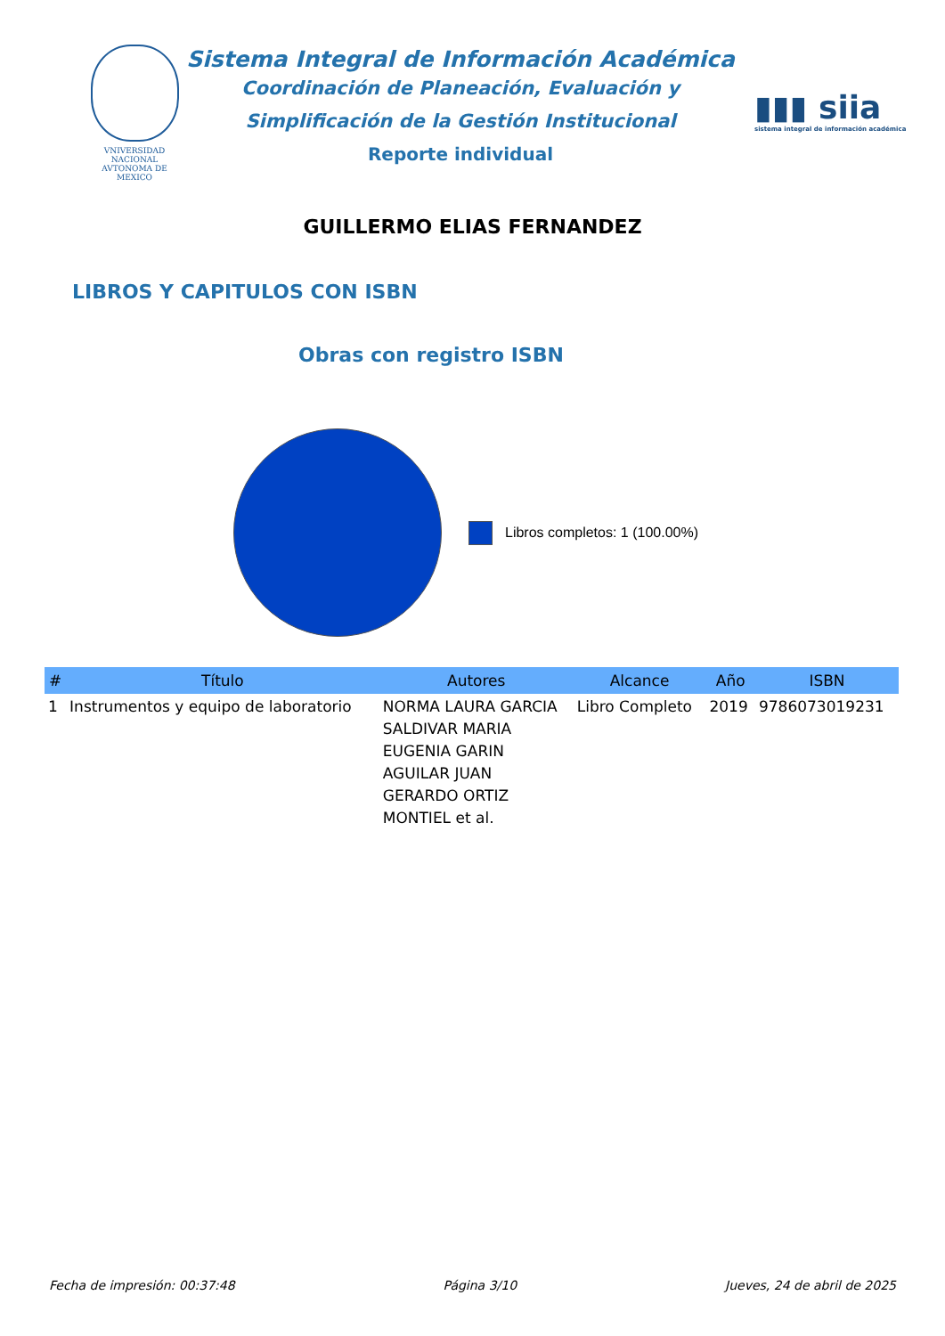VNIVERSIDAD NACIONAL
AVTONOMA DE
MEXICO
Sistema Integral de Información Académica
Coordinación de Planeación, Evaluación y
Simplificación de la Gestión Institucional
Reporte individual
▮▮▮ siia
sistema integral de información académica
GUILLERMO ELIAS FERNANDEZ
LIBROS Y CAPITULOS CON ISBN
Obras con registro ISBN
Libros completos: 1 (100.00%)
| # | Título | Autores | Alcance | Año | ISBN |
| --- | --- | --- | --- | --- | --- |
| 1 | Instrumentos y equipo de laboratorio | NORMA LAURA GARCIA SALDIVAR MARIA EUGENIA GARIN AGUILAR JUAN GERARDO ORTIZ MONTIEL et al. | Libro Completo | 2019 | 9786073019231 |
Fecha de impresión: 00:37:48 Página 3/10 Jueves, 24 de abril de 2025